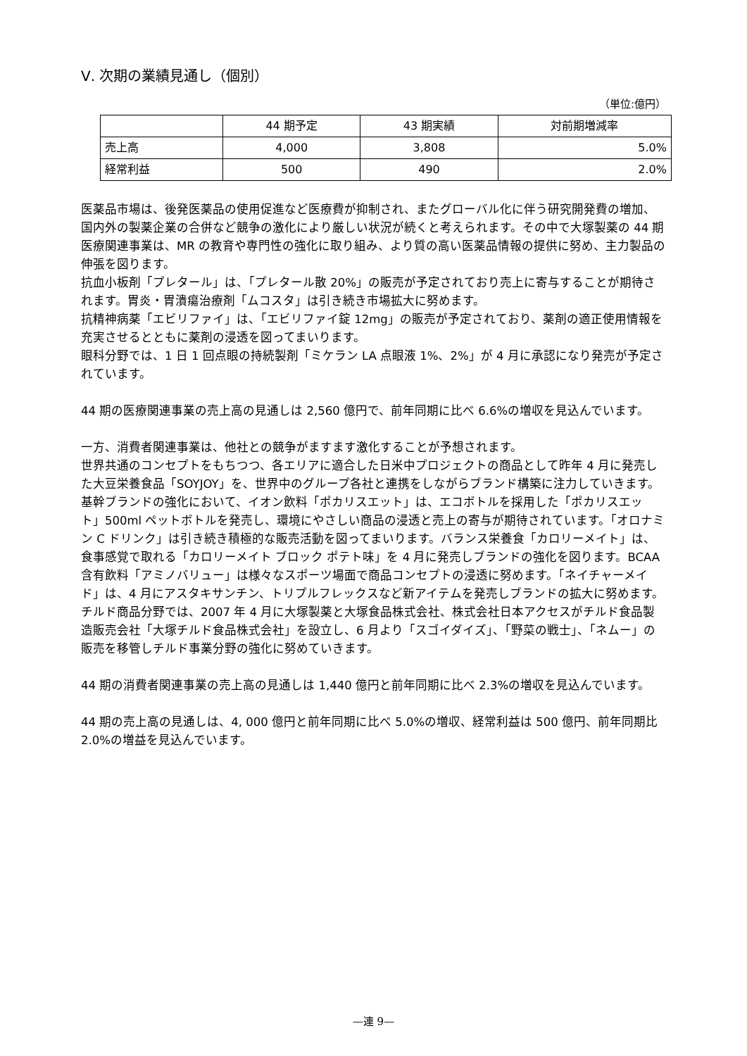Ⅴ. 次期の業績見通し（個別）
（単位:億円）
| | 44 期予定 | 43 期実績 | 対前期増減率 |
| 売上高 | 4,000 | 3,808 | 5.0% |
| 経常利益 | 500 | 490 | 2.0% |
医薬品市場は、後発医薬品の使用促進など医療費が抑制され、またグローバル化に伴う研究開発費の増加、国内外の製薬企業の合併など競争の激化により厳しい状況が続くと考えられます。その中で大塚製薬の 44 期 医療関連事業は、MR の教育や専門性の強化に取り組み、より質の高い医薬品情報の提供に努め、主力製品の伸張を図ります。
抗血小板剤「プレタール」は、「プレタール散 20%」の販売が予定されており売上に寄与することが期待されます。胃炎・胃潰瘍治療剤「ムコスタ」は引き続き市場拡大に努めます。
抗精神病薬「エビリファイ」は、「エビリファイ錠 12mg」の販売が予定されており、薬剤の適正使用情報を充実させるとともに薬剤の浸透を図ってまいります。
眼科分野では、1 日 1 回点眼の持続製剤「ミケラン LA 点眼液 1%、2%」が 4 月に承認になり発売が予定されています。
44 期の医療関連事業の売上高の見通しは 2,560 億円で、前年同期に比べ 6.6%の増収を見込んでいます。
一方、消費者関連事業は、他社との競争がますます激化することが予想されます。
世界共通のコンセプトをもちつつ、各エリアに適合した日米中プロジェクトの商品として昨年 4 月に発売した大豆栄養食品「SOYJOY」を、世界中のグループ各社と連携をしながらブランド構築に注力していきます。
基幹ブランドの強化において、イオン飲料「ポカリスエット」は、エコボトルを採用した「ポカリスエット」500ml ペットボトルを発売し、環境にやさしい商品の浸透と売上の寄与が期待されています。「オロナミン C ドリンク」は引き続き積極的な販売活動を図ってまいります。バランス栄養食「カロリーメイト」は、食事感覚で取れる「カロリーメイト ブロック ポテト味」を 4 月に発売しブランドの強化を図ります。BCAA 含有飲料「アミノバリュー」は様々なスポーツ場面で商品コンセプトの浸透に努めます。「ネイチャーメイド」は、4 月にアスタキサンチン、トリプルフレックスなど新アイテムを発売しブランドの拡大に努めます。
チルド商品分野では、2007 年 4 月に大塚製薬と大塚食品株式会社、株式会社日本アクセスがチルド食品製造販売会社「大塚チルド食品株式会社」を設立し、6 月より「スゴイダイズ」、「野菜の戦士」、「ネムー」の販売を移管しチルド事業分野の強化に努めていきます。
44 期の消費者関連事業の売上高の見通しは 1,440 億円と前年同期に比べ 2.3%の増収を見込んでいます。
44 期の売上高の見通しは、4, 000 億円と前年同期に比べ 5.0%の増収、経常利益は 500 億円、前年同期比 2.0%の増益を見込んでいます。
—連 9—